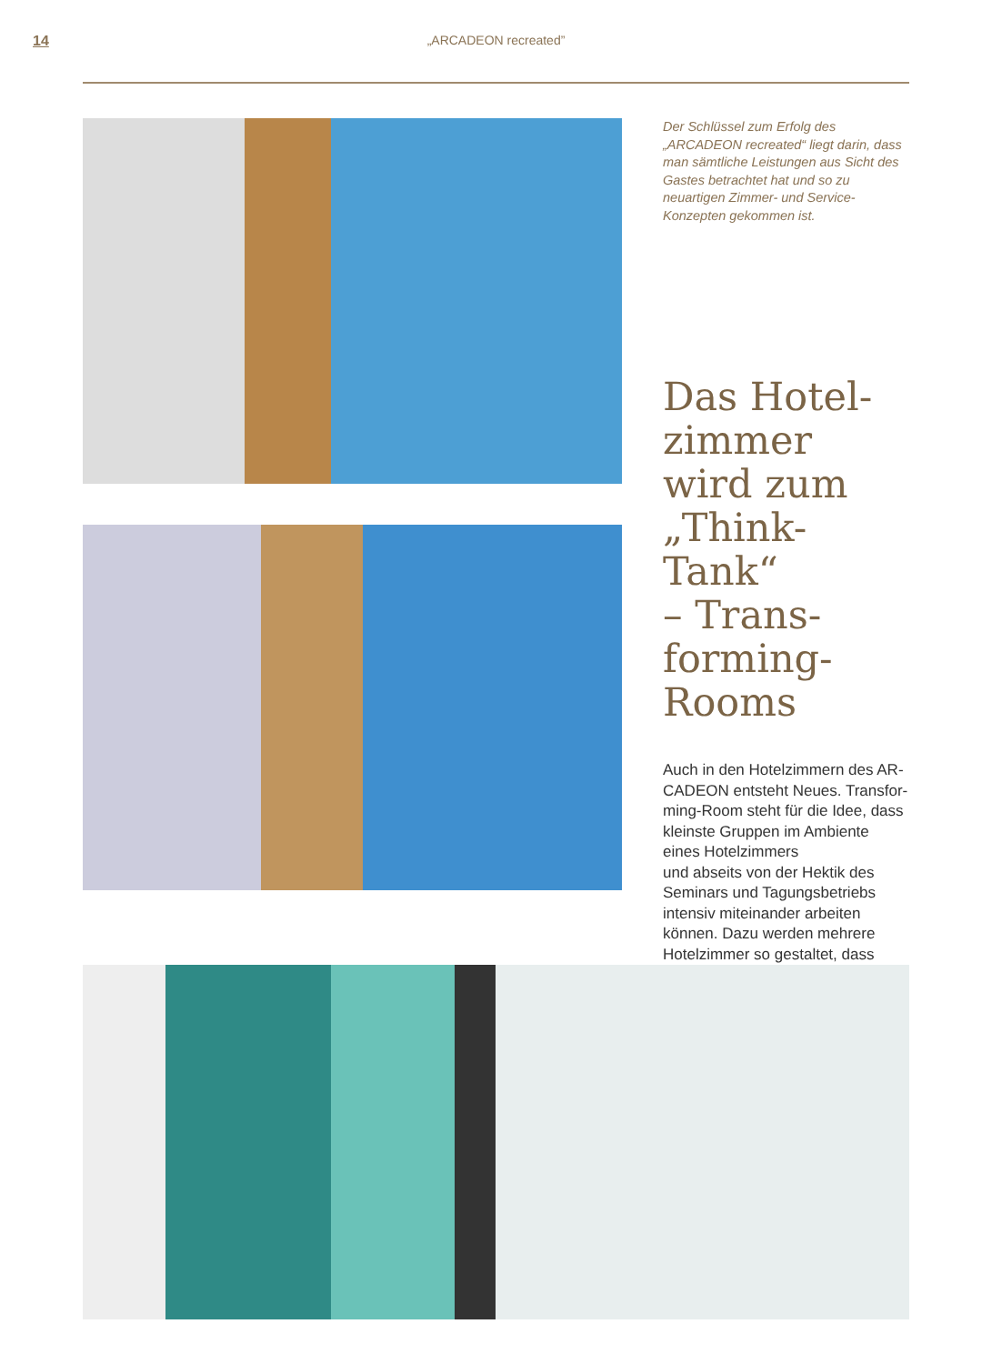14 „ARCADEON recreated”
Der Schlüssel zum Erfolg des „ARCADEON recreated“ liegt darin, dass man sämtliche Leistungen aus Sicht des Gastes betrachtet hat und so zu neuartigen Zimmer- und Service-Konzepten gekommen ist.
Das Hotel-
zimmer
wird zum
„Think-Tank“
– Trans-
forming-
Rooms
Auch in den Hotelzimmern des AR-CADEON entsteht Neues. Transfor-ming-Room steht für die Idee, dass kleinste Gruppen im Ambiente eines Hotelzimmers
und abseits von der Hektik des Seminars und Tagungsbetriebs intensiv miteinander arbeiten können. Dazu werden mehrere Hotelzimmer so gestaltet, dass